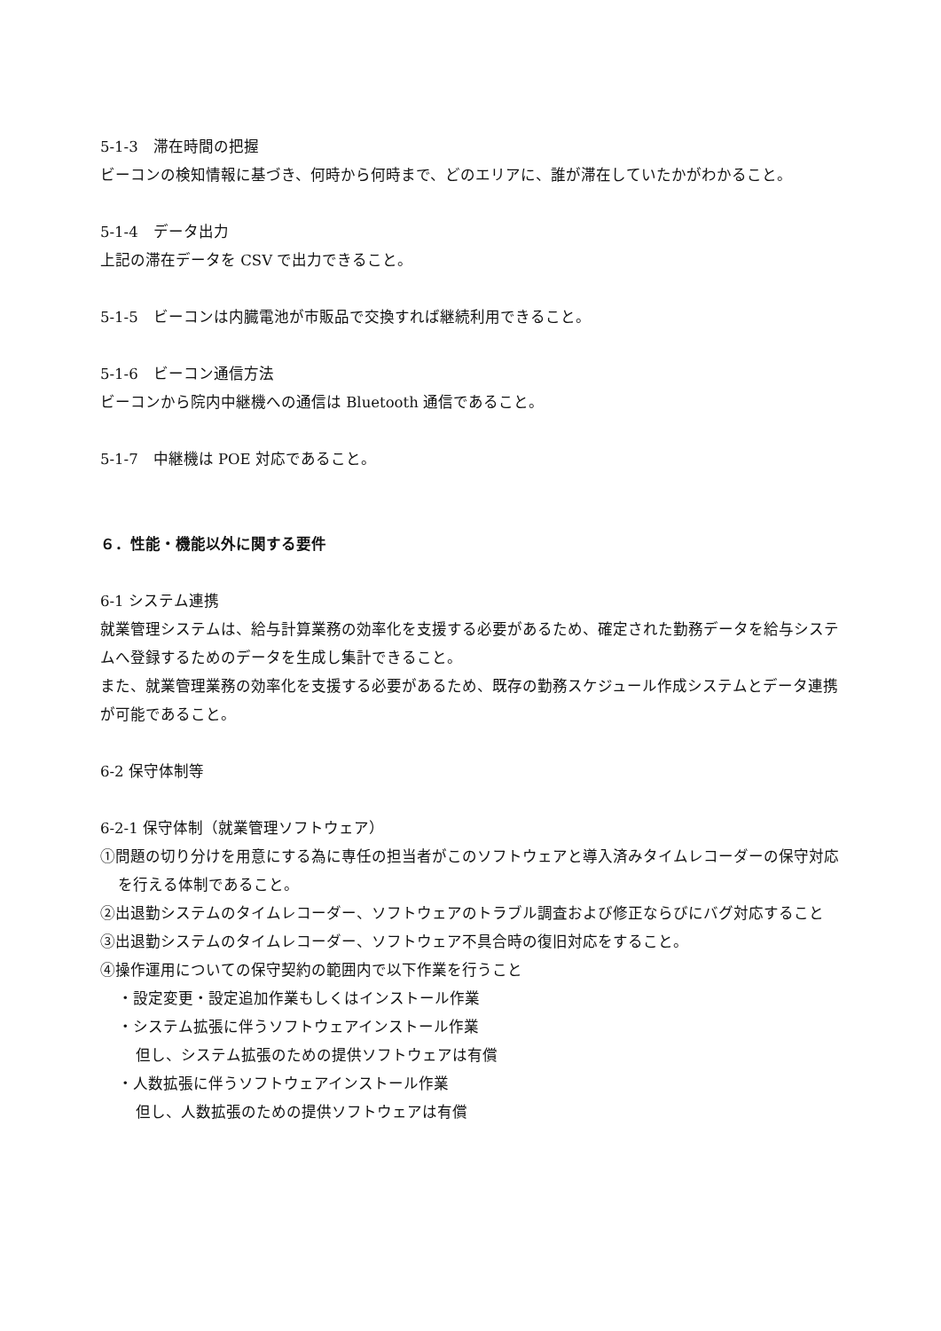5-1-3　滞在時間の把握
ビーコンの検知情報に基づき、何時から何時まで、どのエリアに、誰が滞在していたかがわかること。
5-1-4　データ出力
上記の滞在データを CSV で出力できること。
5-1-5　ビーコンは内臓電池が市販品で交換すれば継続利用できること。
5-1-6　ビーコン通信方法
ビーコンから院内中継機への通信は Bluetooth 通信であること。
5-1-7　中継機は POE 対応であること。
６．性能・機能以外に関する要件
6-1 システム連携
就業管理システムは、給与計算業務の効率化を支援する必要があるため、確定された勤務データを給与システムへ登録するためのデータを生成し集計できること。
また、就業管理業務の効率化を支援する必要があるため、既存の勤務スケジュール作成システムとデータ連携が可能であること。
6-2 保守体制等
6-2-1 保守体制（就業管理ソフトウェア）
①問題の切り分けを用意にする為に専任の担当者がこのソフトウェアと導入済みタイムレコーダーの保守対応を行える体制であること。
②出退勤システムのタイムレコーダー、ソフトウェアのトラブル調査および修正ならびにバグ対応すること
③出退勤システムのタイムレコーダー、ソフトウェア不具合時の復旧対応をすること。
④操作運用についての保守契約の範囲内で以下作業を行うこと
・設定変更・設定追加作業もしくはインストール作業
・システム拡張に伴うソフトウェアインストール作業
但し、システム拡張のための提供ソフトウェアは有償
・人数拡張に伴うソフトウェアインストール作業
但し、人数拡張のための提供ソフトウェアは有償